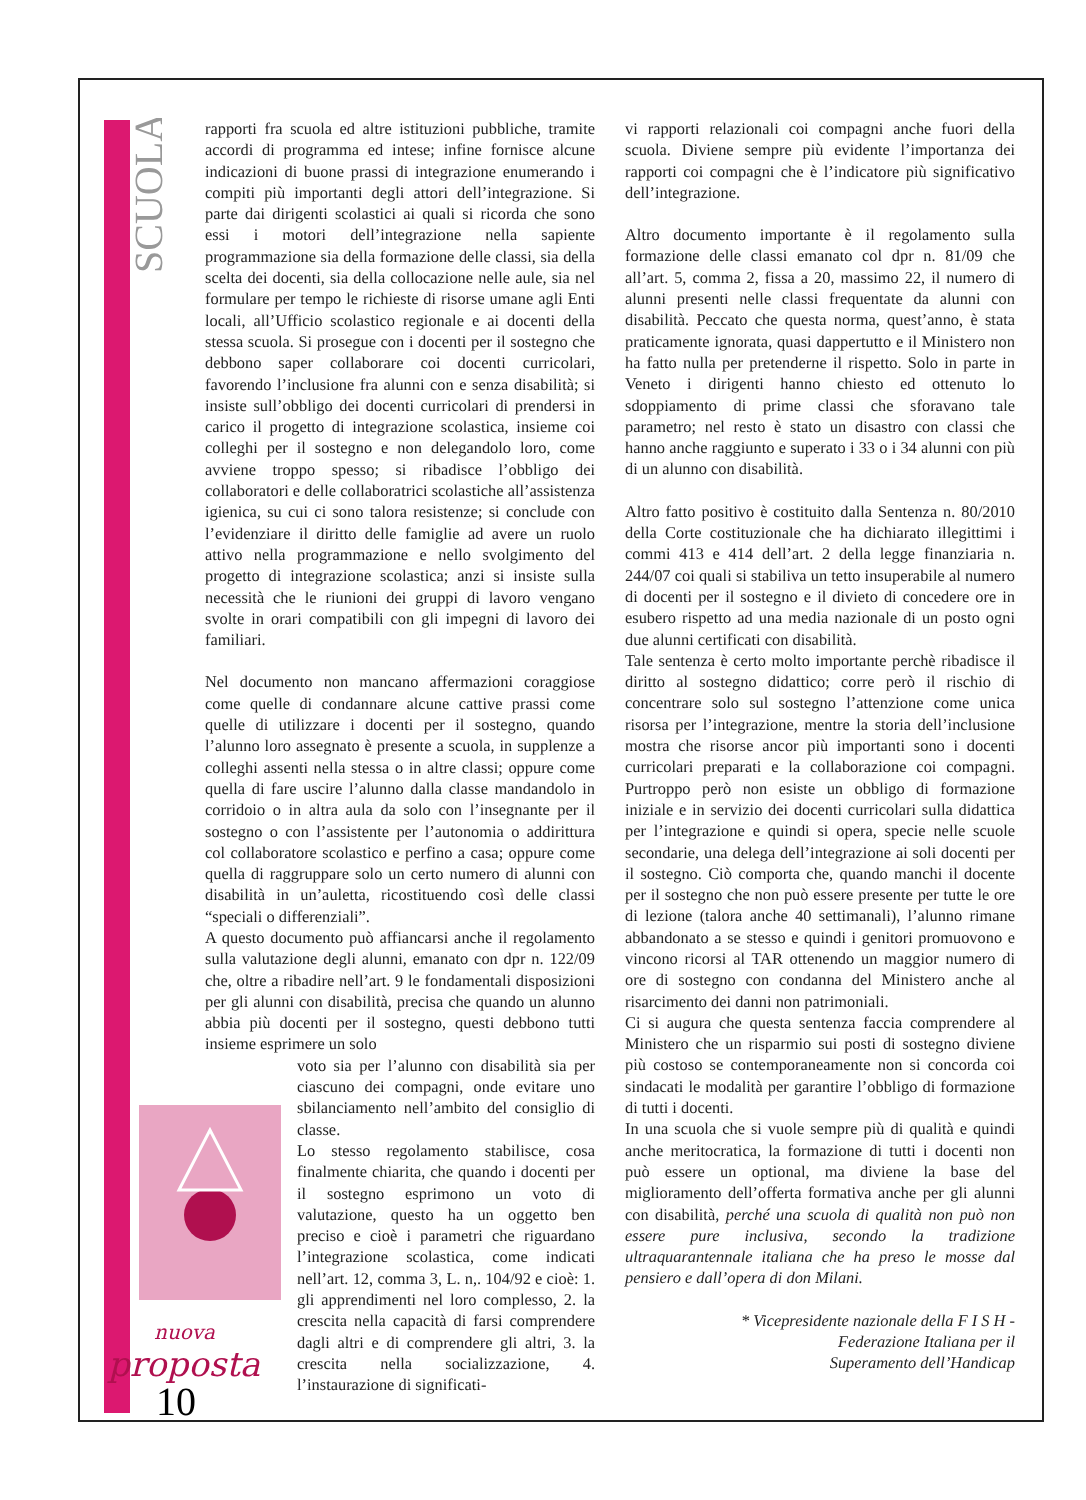SCUOLA
nuova
proposta
10
rapporti fra scuola ed altre istituzioni pubbliche, tramite accordi di programma ed intese; infine fornisce alcune indicazioni di buone prassi di integrazione enumerando i compiti più importanti degli attori dell’integrazione. Si parte dai dirigenti scolastici ai quali si ricorda che sono essi i motori dell’integrazione nella sapiente programmazione sia della formazione delle classi, sia della scelta dei docenti, sia della collocazione nelle aule, sia nel formulare per tempo le richieste di risorse umane agli Enti locali, all’Ufficio scolastico regionale e ai docenti della stessa scuola. Si prosegue con i docenti per il sostegno che debbono saper collaborare coi docenti curricolari, favorendo l’inclusione fra alunni con e senza disabilità; si insiste sull’obbligo dei docenti curricolari di prendersi in carico il progetto di integrazione scolastica, insieme coi colleghi per il sostegno e non delegandolo loro, come avviene troppo spesso; si ribadisce l’obbligo dei collaboratori e delle collaboratrici scolastiche all’assistenza igienica, su cui ci sono talora resistenze; si conclude con l’evidenziare il diritto delle famiglie ad avere un ruolo attivo nella programmazione e nello svolgimento del progetto di integrazione scolastica; anzi si insiste sulla necessità che le riunioni dei gruppi di lavoro vengano svolte in orari compatibili con gli impegni di lavoro dei familiari.
Nel documento non mancano affermazioni coraggiose come quelle di condannare alcune cattive prassi come quelle di utilizzare i docenti per il sostegno, quando l’alunno loro assegnato è presente a scuola, in supplenze a colleghi assenti nella stessa o in altre classi; oppure come quella di fare uscire l’alunno dalla classe mandandolo in corridoio o in altra aula da solo con l’insegnante per il sostegno o con l’assistente per l’autonomia o addirittura col collaboratore scolastico e perfino a casa; oppure come quella di raggruppare solo un certo numero di alunni con disabilità in un’auletta, ricostituendo così delle classi “speciali o differenziali”.
A questo documento può affiancarsi anche il regolamento sulla valutazione degli alunni, emanato con dpr n. 122/09 che, oltre a ribadire nell’art. 9 le fondamentali disposizioni per gli alunni con disabilità, precisa che quando un alunno abbia più docenti per il sostegno, questi debbono tutti insieme esprimere un solo
voto sia per l’alunno con disabilità sia per ciascuno dei compagni, onde evitare uno sbilanciamento nell’ambito del consiglio di classe.
Lo stesso regolamento stabilisce, cosa finalmente chiarita, che quando i docenti per il sostegno esprimono un voto di valutazione, questo ha un oggetto ben preciso e cioè i parametri che riguardano l’integrazione scolastica, come indicati nell’art. 12, comma 3, L. n,. 104/92 e cioè: 1. gli apprendimenti nel loro complesso, 2. la crescita nella capacità di farsi comprendere dagli altri e di comprendere gli altri, 3. la crescita nella socializzazione, 4. l’instaurazione di significati-
vi rapporti relazionali coi compagni anche fuori della scuola. Diviene sempre più evidente l’importanza dei rapporti coi compagni che è l’indicatore più significativo dell’integrazione.
Altro documento importante è il regolamento sulla formazione delle classi emanato col dpr n. 81/09 che all’art. 5, comma 2, fissa a 20, massimo 22, il numero di alunni presenti nelle classi frequentate da alunni con disabilità. Peccato che questa norma, quest’anno, è stata praticamente ignorata, quasi dappertutto e il Ministero non ha fatto nulla per pretenderne il rispetto. Solo in parte in Veneto i dirigenti hanno chiesto ed ottenuto lo sdoppiamento di prime classi che sforavano tale parametro; nel resto è stato un disastro con classi che hanno anche raggiunto e superato i 33 o i 34 alunni con più di un alunno con disabilità.
Altro fatto positivo è costituito dalla Sentenza n. 80/2010 della Corte costituzionale che ha dichiarato illegittimi i commi 413 e 414 dell’art. 2 della legge finanziaria n. 244/07 coi quali si stabiliva un tetto insuperabile al numero di docenti per il sostegno e il divieto di concedere ore in esubero rispetto ad una media nazionale di un posto ogni due alunni certificati con disabilità.
Tale sentenza è certo molto importante perchè ribadisce il diritto al sostegno didattico; corre però il rischio di concentrare solo sul sostegno l’attenzione come unica risorsa per l’integrazione, mentre la storia dell’inclusione mostra che risorse ancor più importanti sono i docenti curricolari preparati e la collaborazione coi compagni. Purtroppo però non esiste un obbligo di formazione iniziale e in servizio dei docenti curricolari sulla didattica per l’integrazione e quindi si opera, specie nelle scuole secondarie, una delega dell’integrazione ai soli docenti per il sostegno. Ciò comporta che, quando manchi il docente per il sostegno che non può essere presente per tutte le ore di lezione (talora anche 40 settimanali), l’alunno rimane abbandonato a se stesso e quindi i genitori promuovono e vincono ricorsi al TAR ottenendo un maggior numero di ore di sostegno con condanna del Ministero anche al risarcimento dei danni non patrimoniali.
Ci si augura che questa sentenza faccia comprendere al Ministero che un risparmio sui posti di sostegno diviene più costoso se contemporaneamente non si concorda coi sindacati le modalità per garantire l’obbligo di formazione di tutti i docenti.
In una scuola che si vuole sempre più di qualità e quindi anche meritocratica, la formazione di tutti i docenti non può essere un optional, ma diviene la base del miglioramento dell’offerta formativa anche per gli alunni con disabilità, perché una scuola di qualità non può non essere pure inclusiva, secondo la tradizione ultraquarantennale italiana che ha preso le mosse dal pensiero e dall’opera di don Milani.
* Vicepresidente nazionale della F I S H -
Federazione Italiana per il
Superamento dell’Handicap